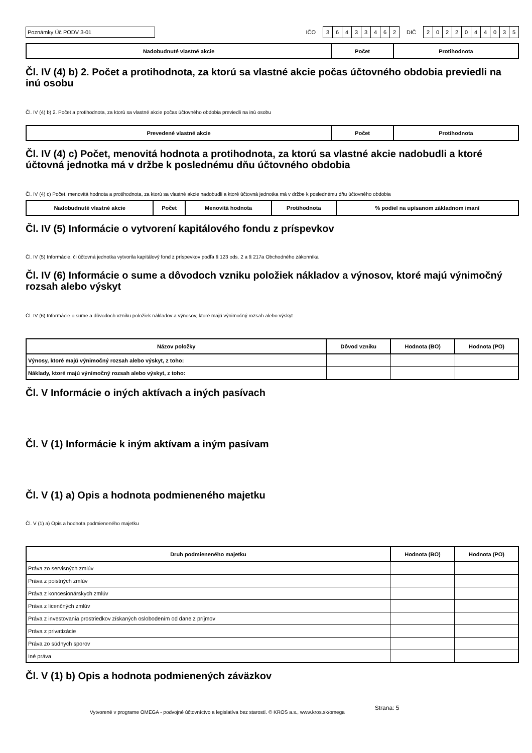Poznámky Úč PODV 3-01
IČO
36433462
DIČ
2022044035
| Nadobudnuté vlastné akcie | Počet | Protihodnota |
| --- | --- | --- |
Čl. IV (4) b) 2. Počet a protihodnota, za ktorú sa vlastné akcie počas účtovného obdobia previedli na inú osobu
Čl. IV (4) b) 2. Počet a protihodnota, za ktorú sa vlastné akcie počas účtovného obdobia previedli na inú osobu
| Prevedené vlastné akcie | Počet | Protihodnota |
| --- | --- | --- |
Čl. IV (4) c) Počet, menovitá hodnota a protihodnota, za ktorú sa vlastné akcie nadobudli a ktoré účtovná jednotka má v držbe k poslednému dňu účtovného obdobia
Čl. IV (4) c) Počet, menovitá hodnota a protihodnota, za ktorú sa vlastné akcie nadobudli a ktoré účtovná jednotka má v držbe k poslednému dňu účtovného obdobia
| Nadobudnuté vlastné akcie | Počet | Menovitá hodnota | Protihodnota | % podiel na upísanom základnom imaní |
| --- | --- | --- | --- | --- |
Čl. IV (5) Informácie o vytvorení kapitálového fondu z príspevkov
Čl. IV (5) Informácie, či účtovná jednotka vytvorila kapitálový fond z príspevkov podľa § 123 ods. 2 a § 217a Obchodného zákonníka
Čl. IV (6) Informácie o sume a dôvodoch vzniku položiek nákladov a výnosov, ktoré majú výnimočný rozsah alebo výskyt
Čl. IV (6) Informácie o sume a dôvodoch vzniku položiek nákladov a výnosov, ktoré majú výnimočný rozsah alebo výskyt
| Názov položky | Dôvod vzniku | Hodnota (BO) | Hodnota (PO) |
| --- | --- | --- | --- |
| Výnosy, ktoré majú výnimočný rozsah alebo výskyt, z toho: | | | |
| Náklady, ktoré majú výnimočný rozsah alebo výskyt, z toho: | | | |
Čl. V Informácie o iných aktívach a iných pasívach
Čl. V (1) Informácie k iným aktívam a iným pasívam
Čl. V (1) a) Opis a hodnota podmieneného majetku
Čl. V (1) a) Opis a hodnota podmieneného majetku
| Druh podmieneného majetku | Hodnota (BO) | Hodnota (PO) |
| --- | --- | --- |
| Práva zo servisných zmlúv | | |
| Práva z poistných zmlúv | | |
| Práva z koncesionárskych zmlúv | | |
| Práva z licenčných zmlúv | | |
| Práva z investovania prostriedkov získaných oslobodením od dane z príjmov | | |
| Práva z privatizácie | | |
| Práva zo súdnych sporov | | |
| Iné práva | | |
Čl. V (1) b) Opis a hodnota podmienených záväzkov
Vytvorené v programe OMEGA - podvojné účtovníctvo a legislatíva bez starostí. © KROS a.s., www.kros.sk/omega
Strana: 5